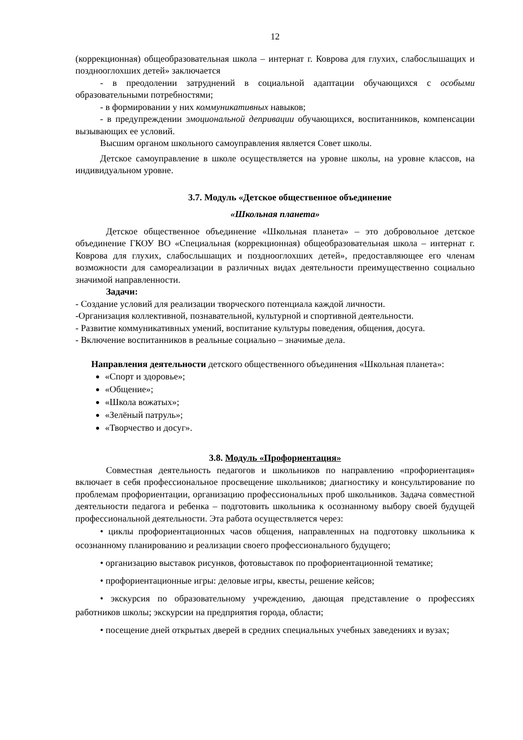12
(коррекционная) общеобразовательная школа – интернат г. Коврова для глухих, слабослышащих и позднооглохших детей» заключается
- в преодолении затруднений в социальной адаптации обучающихся с особыми образовательными потребностями;
- в формировании у них коммуникативных навыков;
- в предупреждении эмоциональной депривации обучающихся, воспитанников, компенсации вызывающих ее условий.
Высшим органом школьного самоуправления является Совет школы.
Детское самоуправление в школе осуществляется на уровне школы, на уровне классов, на индивидуальном уровне.
3.7. Модуль «Детское общественное объединение
«Школьная планета»
Детское общественное объединение «Школьная планета» – это добровольное детское объединение ГКОУ ВО «Специальная (коррекционная) общеобразовательная школа – интернат г. Коврова для глухих, слабослышащих и позднооглохших детей», предоставляющее его членам возможности для самореализации в различных видах деятельности преимущественно социально значимой направленности.
Задачи:
- Создание условий для реализации творческого потенциала каждой личности.
-Организация коллективной, познавательной, культурной и спортивной деятельности.
- Развитие коммуникативных умений, воспитание культуры поведения, общения, досуга.
- Включение воспитанников в реальные социально – значимые дела.
Направления деятельности детского общественного объединения «Школьная планета»:
«Спорт и здоровье»;
«Общение»;
«Школа вожатых»;
«Зелёный патруль»;
«Творчество и досуг».
3.8. Модуль «Профориентация»
Совместная деятельность педагогов и школьников по направлению «профориентация» включает в себя профессиональное просвещение школьников; диагностику и консультирование по проблемам профориентации, организацию профессиональных проб школьников. Задача совместной деятельности педагога и ребенка – подготовить школьника к осознанному выбору своей будущей профессиональной деятельности. Эта работа осуществляется через:
• циклы профориентационных часов общения, направленных на подготовку школьника к осознанному планированию и реализации своего профессионального будущего;
• организацию выставок рисунков, фотовыставок по профориентационной тематике;
• профориентационные игры: деловые игры, квесты, решение кейсов;
• экскурсия по образовательному учреждению, дающая представление о профессиях работников школы; экскурсии на предприятия города, области;
• посещение дней открытых дверей в средних специальных учебных заведениях и вузах;